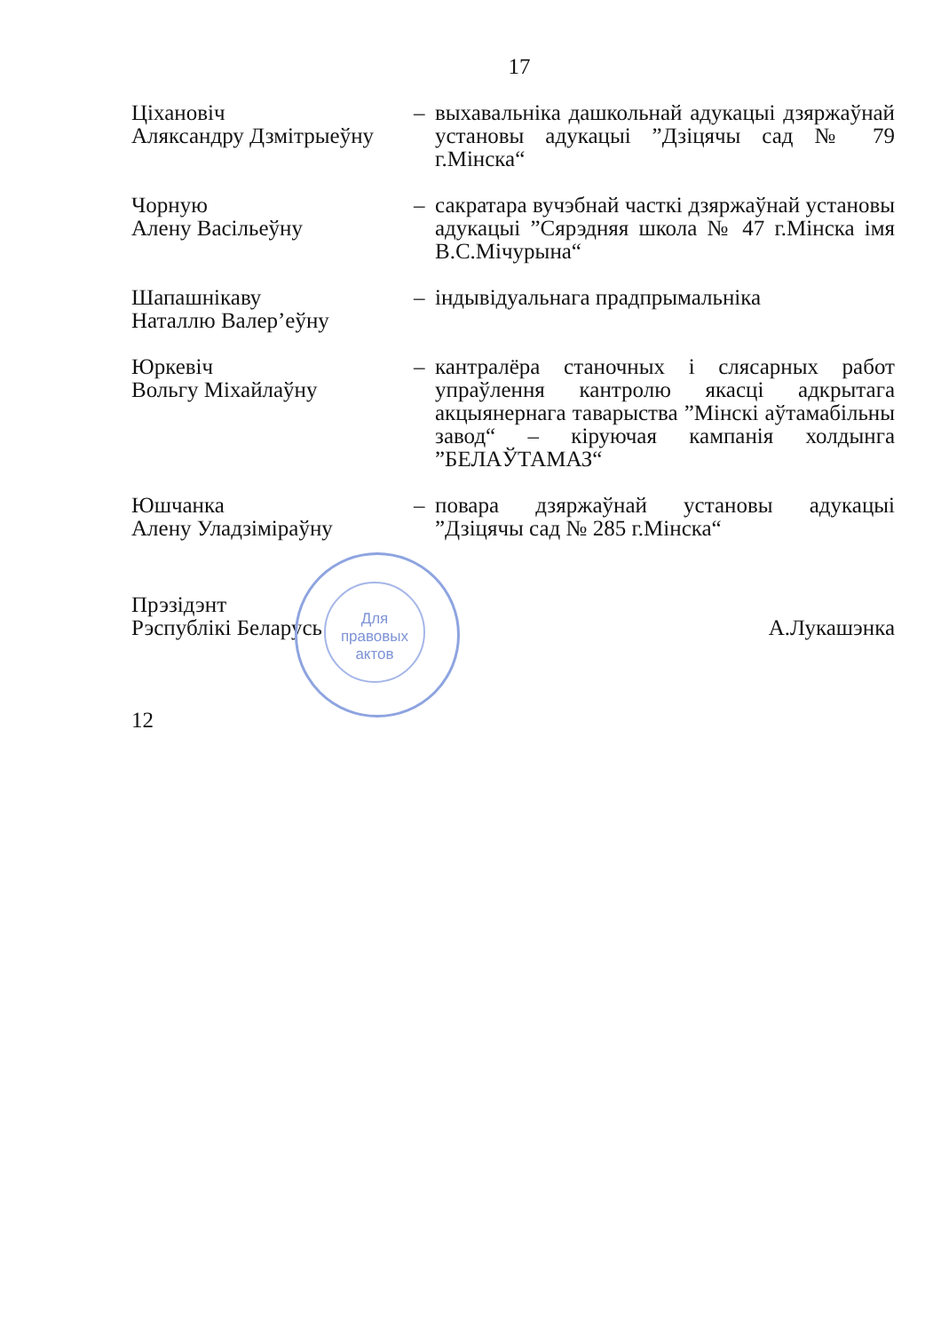17
Ціхановіч
Аляксандру Дзмітрыеўну
– выхавальніка дашкольнай адукацыі дзяржаўнай установы адукацыі ”Дзіцячы сад № 79 г.Мінска“
Чорную
Алену Васільеўну
– сакратара вучэбнай часткі дзяржаўнай установы адукацыі ”Сярэдняя школа № 47 г.Мінска імя В.С.Мічурына“
Шапашнікаву
Наталлю Валер’еўну
– індывідуальнага прадпрымальніка
Юркевіч
Вольгу Міхайлаўну
– кантралёра станочных і слясарных работ упраўлення кантролю якасці адкрытага акцыянернага таварыства ”Мінскі аўтамабільны завод“ – кіруючая кампанія холдынга ”БЕЛАЎТАМАЗ“
Юшчанка
Алену Уладзіміраўну
– повара дзяржаўнай установы адукацыі ”Дзіцячы сад № 285 г.Мінска“
Прэзідэнт
Рэспублікі Беларусь
А.Лукашэнка
12
Для
правовых
актов